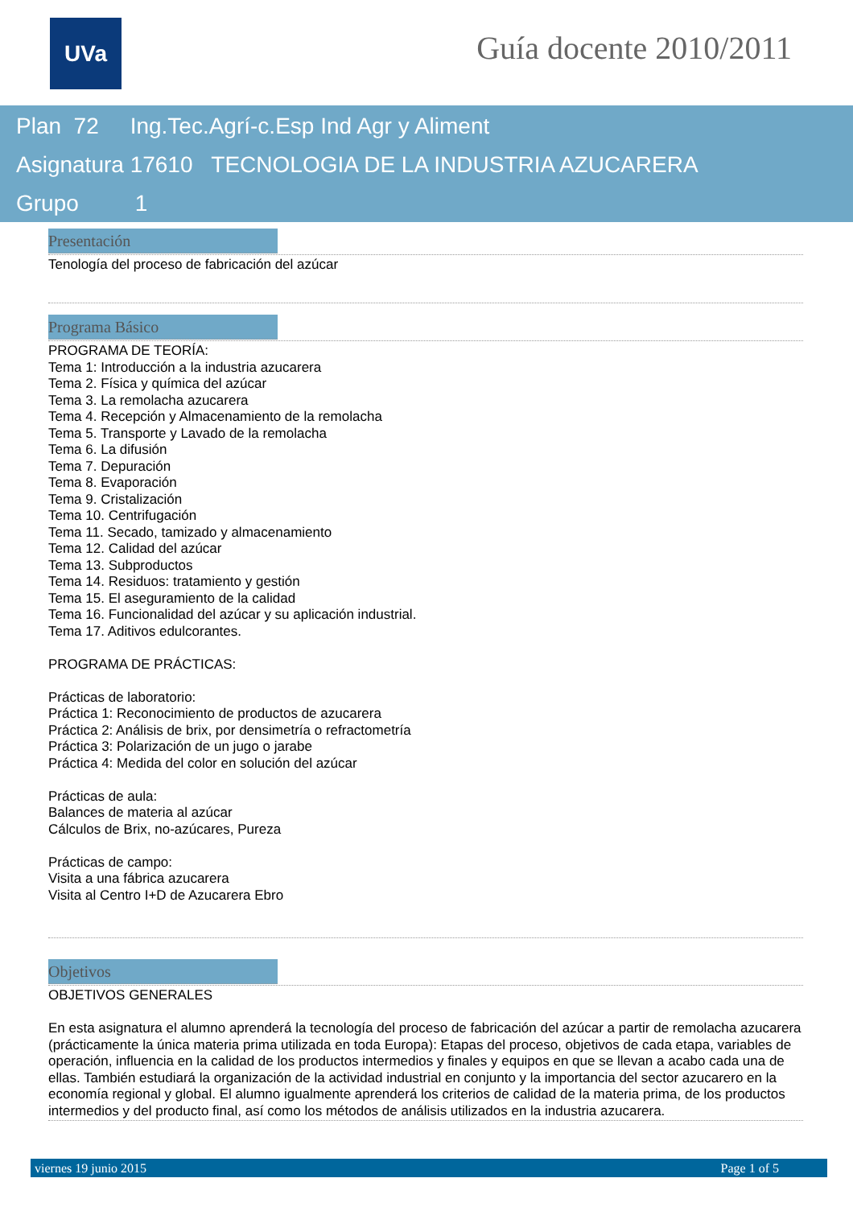UVa Guía docente 2010/2011
Plan 72 Ing.Tec.Agrí-c.Esp Ind Agr y Aliment
Asignatura 17610 TECNOLOGIA DE LA INDUSTRIA AZUCARERA
Grupo 1
Presentación
Tenología del proceso de fabricación del azúcar
Programa Básico
PROGRAMA DE TEORÍA:
Tema 1: Introducción a la industria azucarera
Tema 2. Física y química del azúcar
Tema 3. La remolacha azucarera
Tema 4. Recepción y Almacenamiento de la remolacha
Tema 5. Transporte y Lavado de la remolacha
Tema 6. La difusión
Tema 7. Depuración
Tema 8. Evaporación
Tema 9. Cristalización
Tema 10. Centrifugación
Tema 11. Secado, tamizado y almacenamiento
Tema 12. Calidad del azúcar
Tema 13. Subproductos
Tema 14. Residuos: tratamiento y gestión
Tema 15. El aseguramiento de la calidad
Tema 16. Funcionalidad del azúcar y su aplicación industrial.
Tema 17. Aditivos edulcorantes.
PROGRAMA DE PRÁCTICAS:
Prácticas de laboratorio:
Práctica 1: Reconocimiento de productos de azucarera
Práctica 2: Análisis de brix, por densimetría o refractometría
Práctica 3: Polarización de un jugo o jarabe
Práctica 4: Medida del color en solución del azúcar
Prácticas de aula:
Balances de materia al azúcar
Cálculos de Brix, no-azúcares, Pureza
Prácticas de campo:
Visita a una fábrica azucarera
Visita al Centro I+D de Azucarera Ebro
Objetivos
OBJETIVOS GENERALES
En esta asignatura el alumno aprenderá la tecnología del proceso de fabricación del azúcar a partir de remolacha azucarera (prácticamente la única materia prima utilizada en toda Europa): Etapas del proceso, objetivos de cada etapa, variables de operación, influencia en la calidad de los productos intermedios y finales y equipos en que se llevan a acabo cada una de ellas. También estudiará la organización de la actividad industrial en conjunto y la importancia del sector azucarero en la economía regional y global. El alumno igualmente aprenderá los criterios de calidad de la materia prima, de los productos intermedios y del producto final, así como los métodos de análisis utilizados en la industria azucarera.
viernes 19 junio 2015 Page 1 of 5